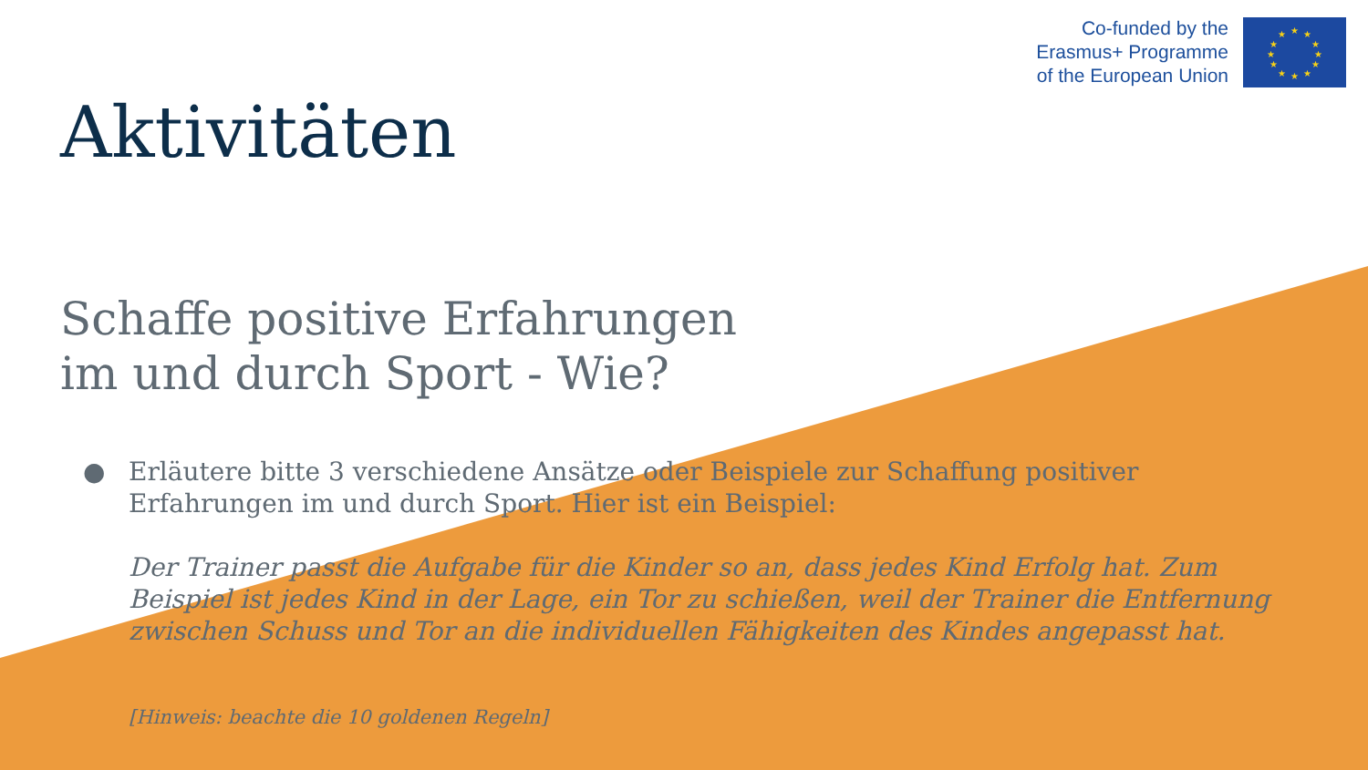Co-funded by the
Erasmus+ Programme
of the European Union
★
★
★
★
★
★
★
★
★
★
★
★
Aktivitäten
Schaffe positive Erfahrungen
im und durch Sport - Wie?
●
Erläutere bitte 3 verschiedene Ansätze oder Beispiele zur Schaffung positiver Erfahrungen im und durch Sport. Hier ist ein Beispiel:
Der Trainer passt die Aufgabe für die Kinder so an, dass jedes Kind Erfolg hat. Zum Beispiel ist jedes Kind in der Lage, ein Tor zu schießen, weil der Trainer die Entfernung zwischen Schuss und Tor an die individuellen Fähigkeiten des Kindes angepasst hat.
[Hinweis: beachte die 10 goldenen Regeln]